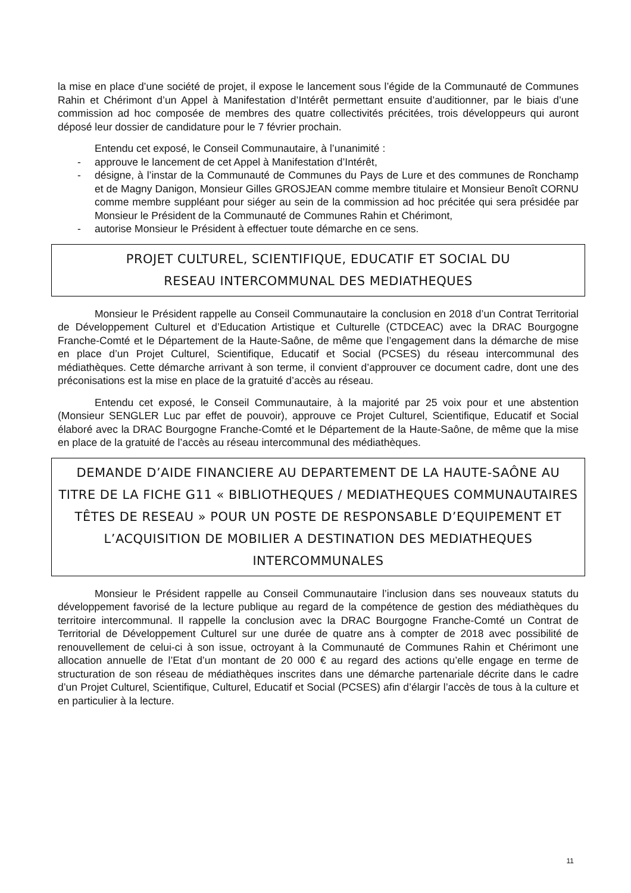la mise en place d’une société de projet, il expose le lancement sous l’égide de la Communauté de Communes Rahin et Chérimont d’un Appel à Manifestation d’Intérêt permettant ensuite d’auditionner, par le biais d’une commission ad hoc composée de membres des quatre collectivités précitées, trois développeurs qui auront déposé leur dossier de candidature pour le 7 février prochain.
Entendu cet exposé, le Conseil Communautaire, à l’unanimité :
- approuve le lancement de cet Appel à Manifestation d’Intérêt,
- désigne, à l’instar de la Communauté de Communes du Pays de Lure et des communes de Ronchamp et de Magny Danigon, Monsieur Gilles GROSJEAN comme membre titulaire et Monsieur Benoît CORNU comme membre suppléant pour siéger au sein de la commission ad hoc précitée qui sera présidée par Monsieur le Président de la Communauté de Communes Rahin et Chérimont,
- autorise Monsieur le Président à effectuer toute démarche en ce sens.
PROJET CULTUREL, SCIENTIFIQUE, EDUCATIF ET SOCIAL DU
RESEAU INTERCOMMUNAL DES MEDIATHEQUES
Monsieur le Président rappelle au Conseil Communautaire la conclusion en 2018 d’un Contrat Territorial de Développement Culturel et d’Education Artistique et Culturelle (CTDCEAC) avec la DRAC Bourgogne Franche-Comté et le Département de la Haute-Saône, de même que l’engagement dans la démarche de mise en place d’un Projet Culturel, Scientifique, Educatif et Social (PCSES) du réseau intercommunal des médiathèques. Cette démarche arrivant à son terme, il convient d’approuver ce document cadre, dont une des préconisations est la mise en place de la gratuité d’accès au réseau.
Entendu cet exposé, le Conseil Communautaire, à la majorité par 25 voix pour et une abstention (Monsieur SENGLER Luc par effet de pouvoir), approuve ce Projet Culturel, Scientifique, Educatif et Social élaboré avec la DRAC Bourgogne Franche-Comté et le Département de la Haute-Saône, de même que la mise en place de la gratuité de l’accès au réseau intercommunal des médiathèques.
DEMANDE D’AIDE FINANCIERE AU DEPARTEMENT DE LA HAUTE-SAÔNE AU TITRE DE LA FICHE G11 « BIBLIOTHEQUES / MEDIATHEQUES COMMUNAUTAIRES TÊTES DE RESEAU » POUR UN POSTE DE RESPONSABLE D’EQUIPEMENT ET L’ACQUISITION DE MOBILIER A DESTINATION DES MEDIATHEQUES INTERCOMMUNALES
Monsieur le Président rappelle au Conseil Communautaire l’inclusion dans ses nouveaux statuts du développement favorisé de la lecture publique au regard de la compétence de gestion des médiathèques du territoire intercommunal. Il rappelle la conclusion avec la DRAC Bourgogne Franche-Comté un Contrat de Territorial de Développement Culturel sur une durée de quatre ans à compter de 2018 avec possibilité de renouvellement de celui-ci à son issue, octroyant à la Communauté de Communes Rahin et Chérimont une allocation annuelle de l’Etat d’un montant de 20 000 € au regard des actions qu’elle engage en terme de structuration de son réseau de médiathèques inscrites dans une démarche partenariale décrite dans le cadre d’un Projet Culturel, Scientifique, Culturel, Educatif et Social (PCSES) afin d’élargir l’accès de tous à la culture et en particulier à la lecture.
11